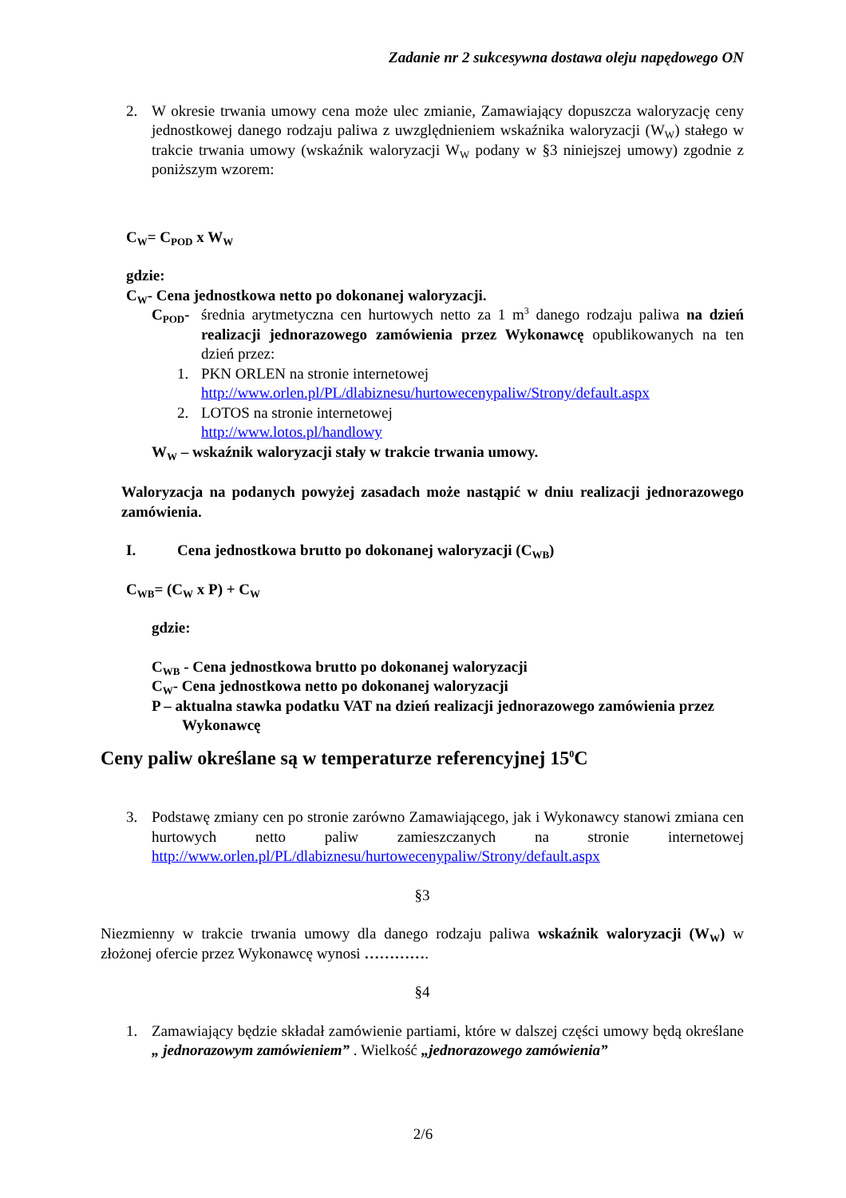Zadanie nr 2 sukcesywna dostawa oleju napędowego ON
2. W okresie trwania umowy cena może ulec zmianie, Zamawiający dopuszcza waloryzację ceny jednostkowej danego rodzaju paliwa z uwzględnieniem wskaźnika waloryzacji (W<sub>W</sub>) stałego w trakcie trwania umowy (wskaźnik waloryzacji W<sub>W</sub> podany w §3 niniejszej umowy) zgodnie z poniższym wzorem:
C<sub>W</sub>= C<sub>POD</sub> x W<sub>W</sub>
gdzie:
C<sub>W</sub>- Cena jednostkowa netto po dokonanej waloryzacji.
C<sub>POD</sub>- średnia arytmetyczna cen hurtowych netto za 1 m<sup>3</sup> danego rodzaju paliwa na dzień realizacji jednorazowego zamówienia przez Wykonawcę opublikowanych na ten dzień przez:
1. PKN ORLEN na stronie internetowej
http://www.orlen.pl/PL/dlabiznesu/hurtowecenypaliw/Strony/default.aspx
2. LOTOS na stronie internetowej
http://www.lotos.pl/handlowy
W<sub>W</sub> – wskaźnik waloryzacji stały w trakcie trwania umowy.
Waloryzacja na podanych powyżej zasadach może nastąpić w dniu realizacji jednorazowego zamówienia.
I. Cena jednostkowa brutto po dokonanej waloryzacji (C<sub>WB</sub>)
C<sub>WB</sub>= (C<sub>W</sub> x P) + C<sub>W</sub>
gdzie:
C<sub>WB</sub> - Cena jednostkowa brutto po dokonanej waloryzacji
C<sub>W</sub>- Cena jednostkowa netto po dokonanej waloryzacji
P – aktualna stawka podatku VAT na dzień realizacji jednorazowego zamówienia przez Wykonawcę
Ceny paliw określane są w temperaturze referencyjnej 15<sup>0</sup>C
3. Podstawę zmiany cen po stronie zarówno Zamawiającego, jak i Wykonawcy stanowi zmiana cen hurtowych netto paliw zamieszczanych na stronie internetowej http://www.orlen.pl/PL/dlabiznesu/hurtowecenypaliw/Strony/default.aspx
§3
Niezmienny w trakcie trwania umowy dla danego rodzaju paliwa wskaźnik waloryzacji (W<sub>W</sub>) w złożonej ofercie przez Wykonawcę wynosi ………….
§4
1. Zamawiający będzie składał zamówienie partiami, które w dalszej części umowy będą określane „ jednorazowym zamówieniem” . Wielkość „jednorazowego zamówienia”
2/6